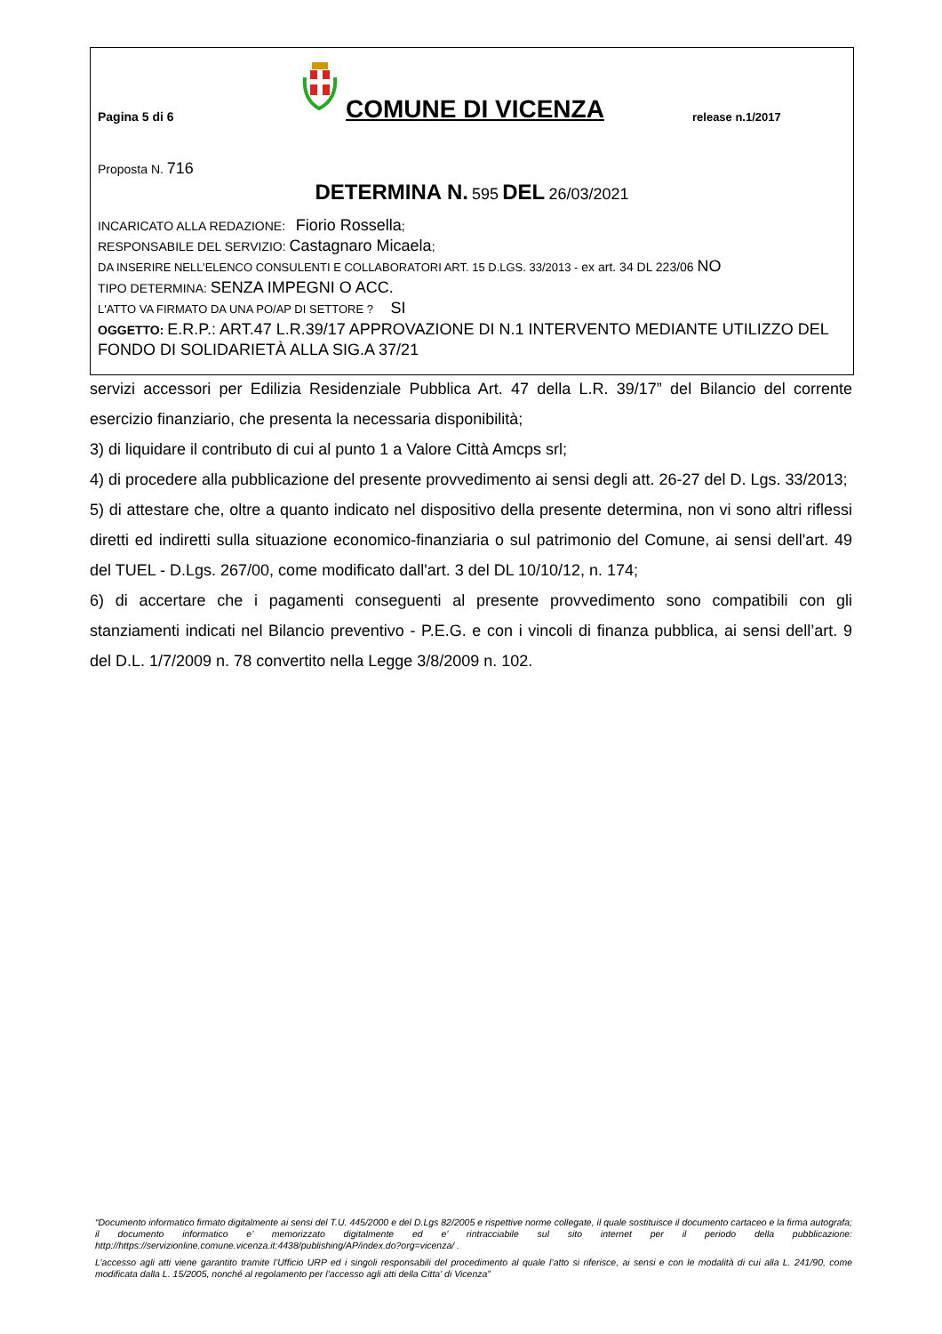Pagina 5 di 6
COMUNE DI VICENZA
release n.1/2017
Proposta N. 716
DETERMINA N. 595 DEL 26/03/2021
INCARICATO ALLA REDAZIONE: Fiorio Rossella;
RESPONSABILE DEL SERVIZIO: Castagnaro Micaela;
DA INSERIRE NELL’ELENCO CONSULENTI E COLLABORATORI ART. 15 D.LGS. 33/2013 - ex art. 34 DL 223/06 NO
TIPO DETERMINA: SENZA IMPEGNI O ACC.
L'ATTO VA FIRMATO DA UNA PO/AP DI SETTORE ? SI
OGGETTO: E.R.P.: ART.47 L.R.39/17 APPROVAZIONE DI N.1 INTERVENTO MEDIANTE UTILIZZO DEL FONDO DI SOLIDARIETÀ ALLA SIG.A 37/21
servizi accessori per Edilizia Residenziale Pubblica Art. 47 della L.R. 39/17” del Bilancio del corrente esercizio finanziario, che presenta la necessaria disponibilità;
3) di liquidare il contributo di cui al punto 1 a Valore Città Amcps srl;
4) di procedere alla pubblicazione del presente provvedimento ai sensi degli att. 26-27 del D. Lgs. 33/2013;
5) di attestare che, oltre a quanto indicato nel dispositivo della presente determina, non vi sono altri riflessi diretti ed indiretti sulla situazione economico-finanziaria o sul patrimonio del Comune, ai sensi dell'art. 49 del TUEL - D.Lgs. 267/00, come modificato dall'art. 3 del DL 10/10/12, n. 174;
6) di accertare che i pagamenti conseguenti al presente provvedimento sono compatibili con gli stanziamenti indicati nel Bilancio preventivo - P.E.G. e con i vincoli di finanza pubblica, ai sensi dell’art. 9 del D.L. 1/7/2009 n. 78 convertito nella Legge 3/8/2009 n. 102.
“Documento informatico firmato digitalmente ai sensi del T.U. 445/2000 e del D.Lgs 82/2005 e rispettive norme collegate, il quale sostituisce il documento cartaceo e la firma autografa; il documento informatico e’ memorizzato digitalmente ed e’ rintracciabile sul sito internet per il periodo della pubblicazione: http://https://servizionline.comune.vicenza.it:4438/publishing/AP/index.do?org=vicenza/ .
L’accesso agli atti viene garantito tramite l’Ufficio URP ed i singoli responsabili del procedimento al quale l’atto si riferisce, ai sensi e con le modalità di cui alla L. 241/90, come modificata dalla L. 15/2005, nonché al regolamento per l’accesso agli atti della Citta' di Vicenza”